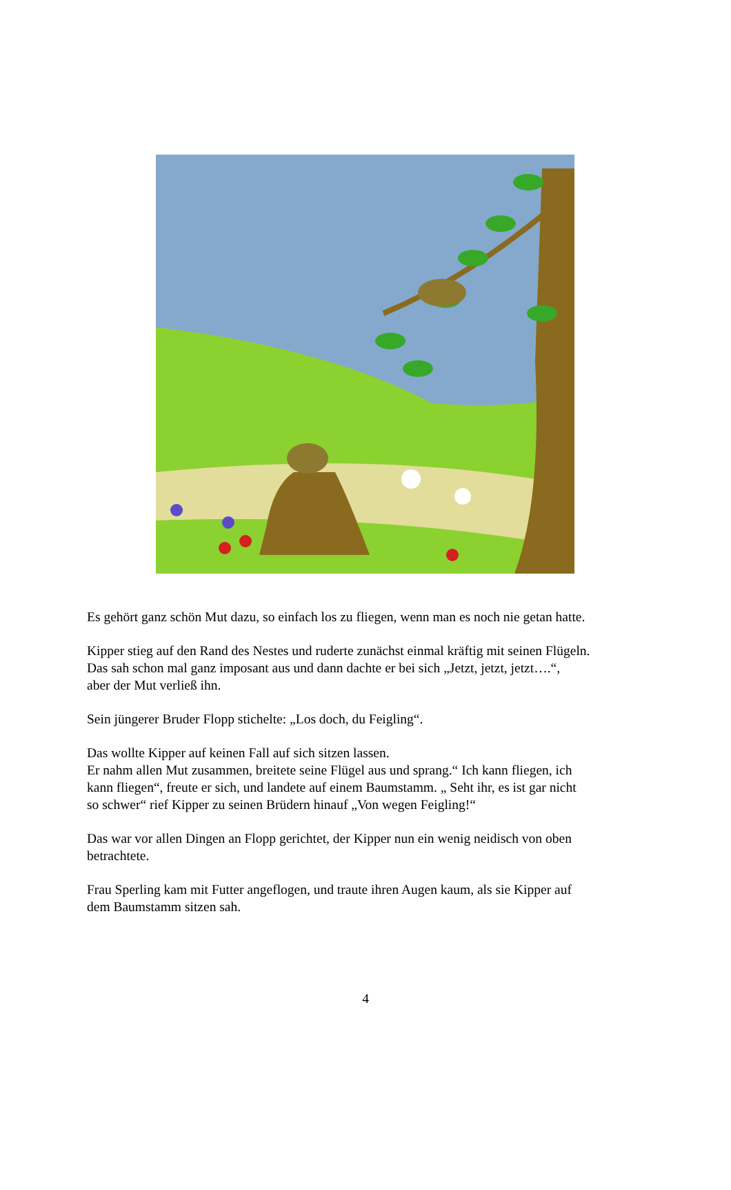Es gehört ganz schön Mut dazu, so einfach los zu fliegen, wenn man es noch nie getan hatte.
Kipper stieg auf den Rand des Nestes und ruderte zunächst einmal kräftig mit seinen Flügeln.
Das sah schon mal ganz imposant aus und dann dachte er bei sich „Jetzt, jetzt, jetzt….“,
aber der Mut verließ ihn.
Sein jüngerer Bruder Flopp stichelte: „Los doch, du Feigling“.
Das wollte Kipper auf keinen Fall auf sich sitzen lassen.
Er nahm allen Mut zusammen, breitete seine Flügel aus und sprang.“ Ich kann fliegen, ich
kann fliegen“, freute er sich, und landete auf einem Baumstamm. „ Seht ihr, es ist gar nicht
so schwer“ rief Kipper zu seinen Brüdern hinauf „Von wegen Feigling!“
Das war vor allen Dingen an Flopp gerichtet, der Kipper nun ein wenig neidisch von oben
betrachtete.
Frau Sperling kam mit Futter angeflogen, und traute ihren Augen kaum, als sie Kipper auf
dem Baumstamm sitzen sah.
4